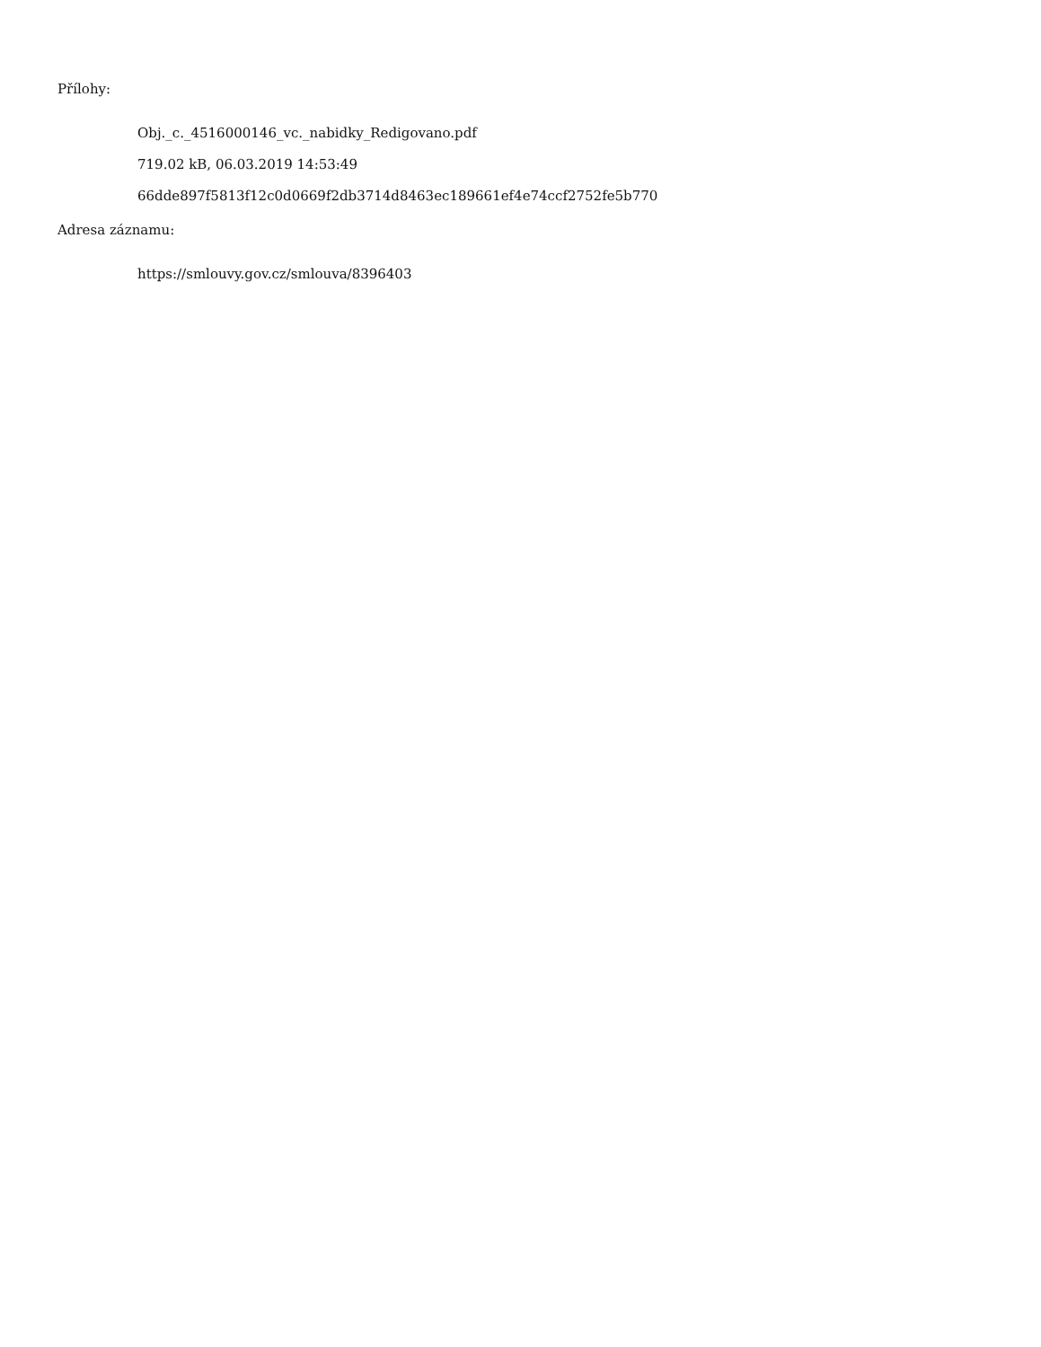Přílohy:
Obj._c._4516000146_vc._nabidky_Redigovano.pdf
719.02 kB, 06.03.2019 14:53:49
66dde897f5813f12c0d0669f2db3714d8463ec189661ef4e74ccf2752fe5b770
Adresa záznamu:
https://smlouvy.gov.cz/smlouva/8396403